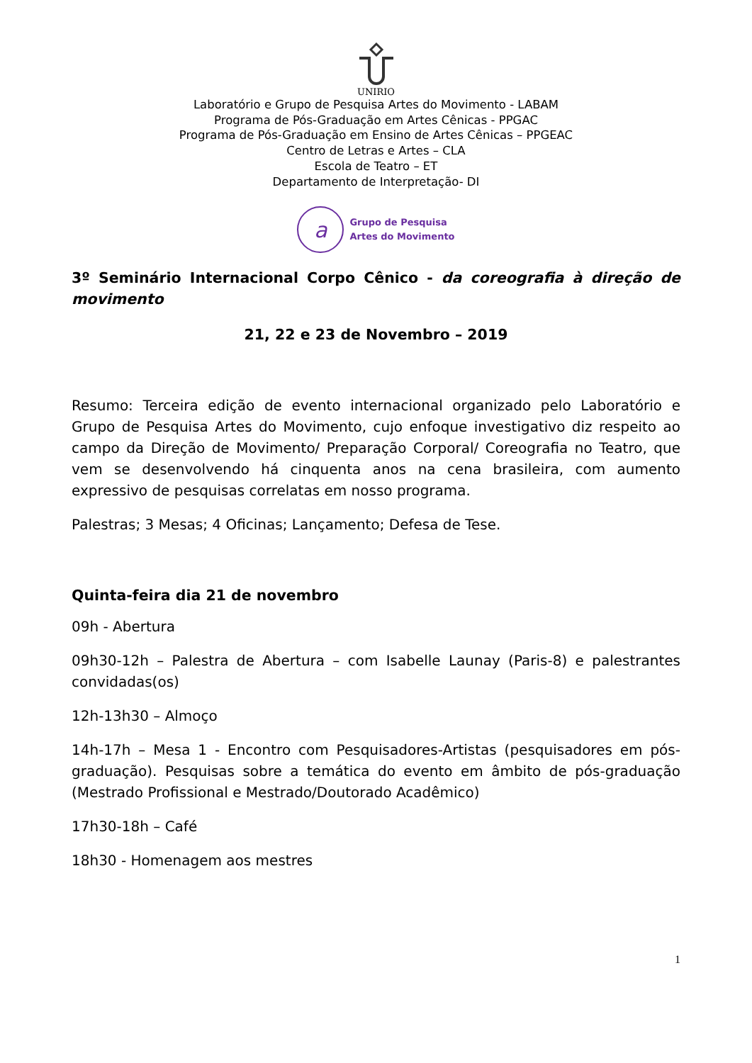UNIRIO
Laboratório e Grupo de Pesquisa Artes do Movimento - LABAM
Programa de Pós-Graduação em Artes Cênicas - PPGAC
Programa de Pós-Graduação em Ensino de Artes Cênicas – PPGEAC
Centro de Letras e Artes – CLA
Escola de Teatro – ET
Departamento de Interpretação- DI
a
Grupo de Pesquisa
Artes do Movimento
3º Seminário Internacional Corpo Cênico - da coreografia à direção de movimento
21, 22 e 23 de Novembro – 2019
Resumo: Terceira edição de evento internacional organizado pelo Laboratório e Grupo de Pesquisa Artes do Movimento, cujo enfoque investigativo diz respeito ao campo da Direção de Movimento/ Preparação Corporal/ Coreografia no Teatro, que vem se desenvolvendo há cinquenta anos na cena brasileira, com aumento expressivo de pesquisas correlatas em nosso programa.
Palestras; 3 Mesas; 4 Oficinas; Lançamento; Defesa de Tese.
Quinta-feira dia 21 de novembro
09h - Abertura
09h30-12h – Palestra de Abertura – com Isabelle Launay (Paris-8) e palestrantes convidadas(os)
12h-13h30 – Almoço
14h-17h – Mesa 1 - Encontro com Pesquisadores-Artistas (pesquisadores em pós-graduação). Pesquisas sobre a temática do evento em âmbito de pós-graduação (Mestrado Profissional e Mestrado/Doutorado Acadêmico)
17h30-18h – Café
18h30 - Homenagem aos mestres
1